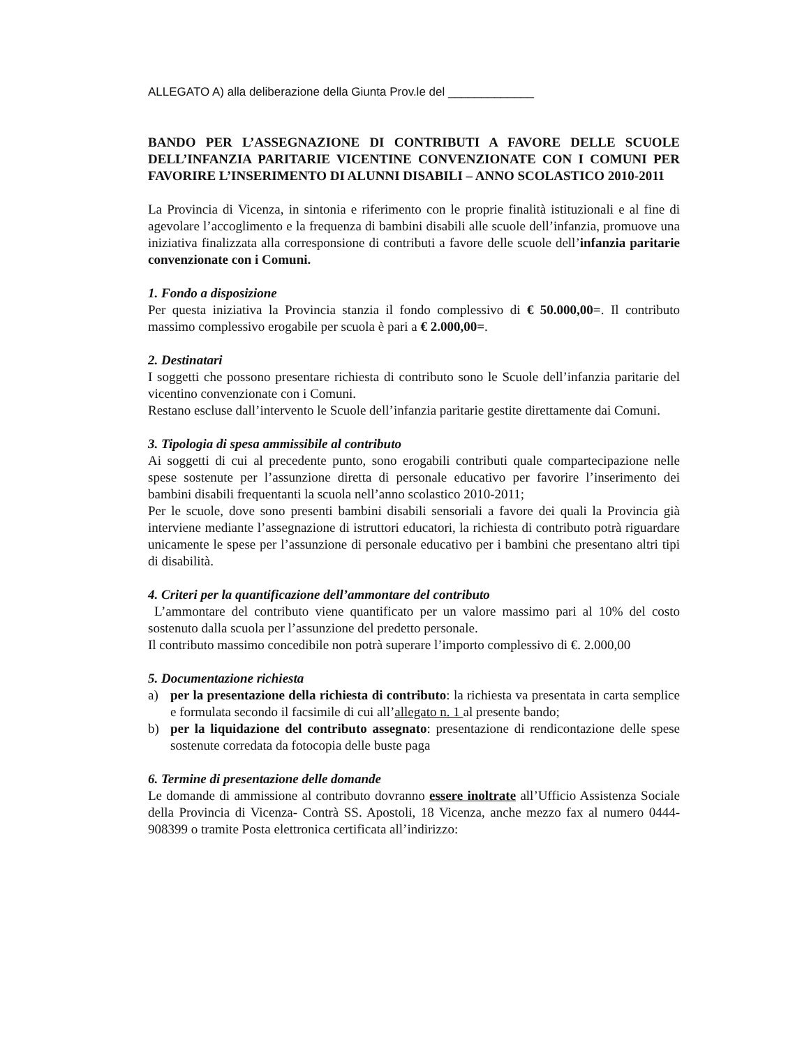ALLEGATO A) alla deliberazione della Giunta Prov.le del _____________
BANDO PER L’ASSEGNAZIONE DI CONTRIBUTI A FAVORE DELLE SCUOLE DELL’INFANZIA PARITARIE VICENTINE CONVENZIONATE CON I COMUNI PER FAVORIRE L’INSERIMENTO DI ALUNNI DISABILI – ANNO SCOLASTICO 2010-2011
La Provincia di Vicenza, in sintonia e riferimento con le proprie finalità istituzionali e al fine di agevolare l’accoglimento e la frequenza di bambini disabili alle scuole dell’infanzia, promuove una iniziativa finalizzata alla corresponsione di contributi a favore delle scuole dell’infanzia paritarie convenzionate con i Comuni.
1. Fondo a disposizione
Per questa iniziativa la Provincia stanzia il fondo complessivo di € 50.000,00=. Il contributo massimo complessivo erogabile per scuola è pari a € 2.000,00=.
2. Destinatari
I soggetti che possono presentare richiesta di contributo sono le Scuole dell’infanzia paritarie del vicentino convenzionate con i Comuni.
Restano escluse dall’intervento le Scuole dell’infanzia paritarie gestite direttamente dai Comuni.
3. Tipologia di spesa ammissibile al contributo
Ai soggetti di cui al precedente punto, sono erogabili contributi quale compartecipazione nelle spese sostenute per l’assunzione diretta di personale educativo per favorire l’inserimento dei bambini disabili frequentanti la scuola nell’anno scolastico 2010-2011;
Per le scuole, dove sono presenti bambini disabili sensoriali a favore dei quali la Provincia già interviene mediante l’assegnazione di istruttori educatori, la richiesta di contributo potrà riguardare unicamente le spese per l’assunzione di personale educativo per i bambini che presentano altri tipi di disabilità.
4. Criteri per la quantificazione dell’ammontare del contributo
L’ammontare del contributo viene quantificato per un valore massimo pari al 10% del costo sostenuto dalla scuola per l’assunzione del predetto personale.
Il contributo massimo concedibile non potrà superare l’importo complessivo di €. 2.000,00
5. Documentazione richiesta
a) per la presentazione della richiesta di contributo: la richiesta va presentata in carta semplice e formulata secondo il facsimile di cui all’allegato n. 1 al presente bando;
b) per la liquidazione del contributo assegnato: presentazione di rendicontazione delle spese sostenute corredata da fotocopia delle buste paga
6. Termine di presentazione delle domande
Le domande di ammissione al contributo dovranno essere inoltrate all’Ufficio Assistenza Sociale della Provincia di Vicenza- Contrà SS. Apostoli, 18 Vicenza, anche mezzo fax al numero 0444-908399 o tramite Posta elettronica certificata all’indirizzo: